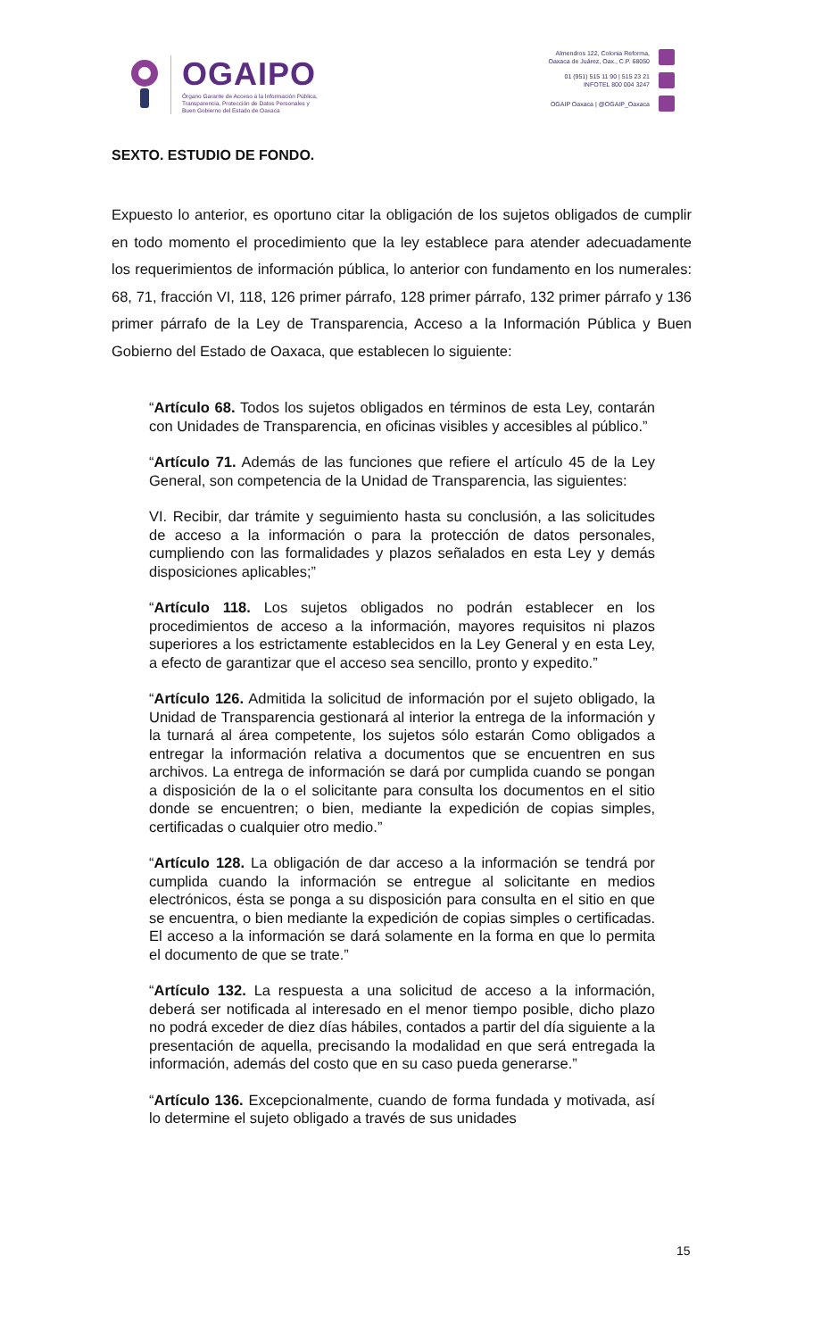OGAIPO
Órgano Garante de Acceso a la Información Pública,
Transparencia, Protección de Datos Personales y
Buen Gobierno del Estado de Oaxaca
Almendros 122, Colonia Reforma,
Oaxaca de Juárez, Oax., C.P. 68050
01 (951) 515 11 90 | 515 23 21
INFOTEL 800 004 3247
OGAIP Oaxaca | @OGAIP_Oaxaca
SEXTO. ESTUDIO DE FONDO.
Expuesto lo anterior, es oportuno citar la obligación de los sujetos obligados de cumplir en todo momento el procedimiento que la ley establece para atender adecuadamente los requerimientos de información pública, lo anterior con fundamento en los numerales: 68, 71, fracción VI, 118, 126 primer párrafo, 128 primer párrafo, 132 primer párrafo y 136 primer párrafo de la Ley de Transparencia, Acceso a la Información Pública y Buen Gobierno del Estado de Oaxaca, que establecen lo siguiente:
“Artículo 68. Todos los sujetos obligados en términos de esta Ley, contarán con Unidades de Transparencia, en oficinas visibles y accesibles al público.”
“Artículo 71. Además de las funciones que refiere el artículo 45 de la Ley General, son competencia de la Unidad de Transparencia, las siguientes:
VI. Recibir, dar trámite y seguimiento hasta su conclusión, a las solicitudes de acceso a la información o para la protección de datos personales, cumpliendo con las formalidades y plazos señalados en esta Ley y demás disposiciones aplicables;”
“Artículo 118. Los sujetos obligados no podrán establecer en los procedimientos de acceso a la información, mayores requisitos ni plazos superiores a los estrictamente establecidos en la Ley General y en esta Ley, a efecto de garantizar que el acceso sea sencillo, pronto y expedito.”
“Artículo 126. Admitida la solicitud de información por el sujeto obligado, la Unidad de Transparencia gestionará al interior la entrega de la información y la turnará al área competente, los sujetos sólo estarán Como obligados a entregar la información relativa a documentos que se encuentren en sus archivos. La entrega de información se dará por cumplida cuando se pongan a disposición de la o el solicitante para consulta los documentos en el sitio donde se encuentren; o bien, mediante la expedición de copias simples, certificadas o cualquier otro medio.”
“Artículo 128. La obligación de dar acceso a la información se tendrá por cumplida cuando la información se entregue al solicitante en medios electrónicos, ésta se ponga a su disposición para consulta en el sitio en que se encuentra, o bien mediante la expedición de copias simples o certificadas. El acceso a la información se dará solamente en la forma en que lo permita el documento de que se trate.”
“Artículo 132. La respuesta a una solicitud de acceso a la información, deberá ser notificada al interesado en el menor tiempo posible, dicho plazo no podrá exceder de diez días hábiles, contados a partir del día siguiente a la presentación de aquella, precisando la modalidad en que será entregada la información, además del costo que en su caso pueda generarse.”
“Artículo 136. Excepcionalmente, cuando de forma fundada y motivada, así lo determine el sujeto obligado a través de sus unidades
15